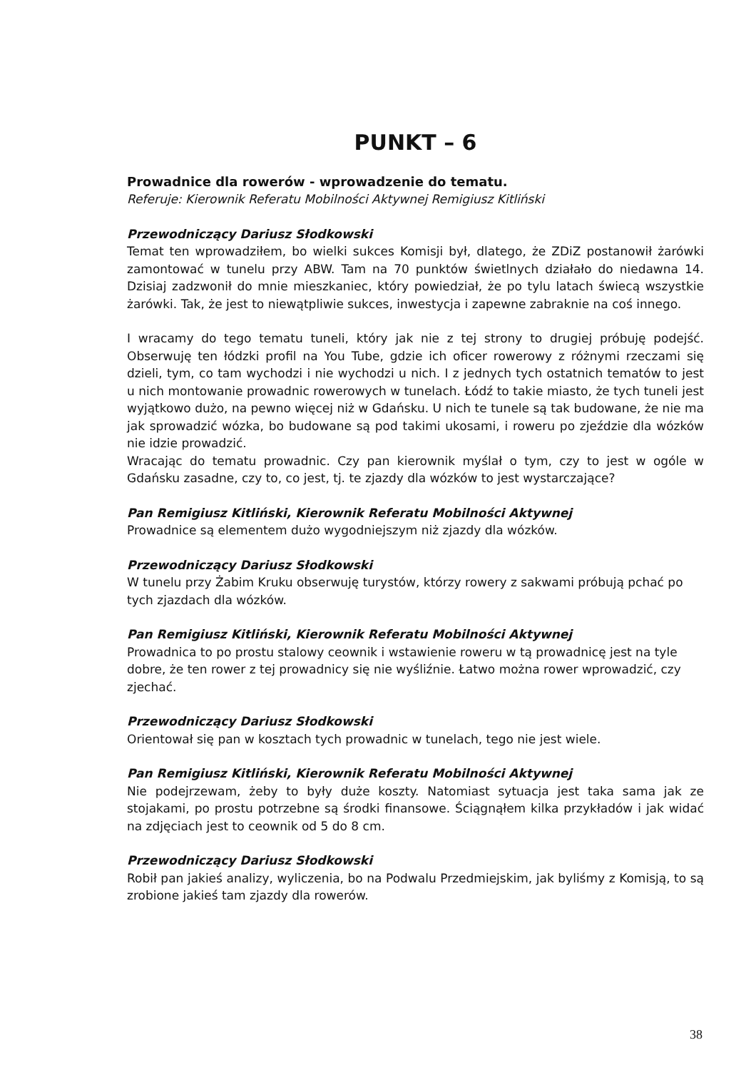PUNKT – 6
Prowadnice dla rowerów - wprowadzenie do tematu.
Referuje: Kierownik Referatu Mobilności Aktywnej Remigiusz Kitliński
Przewodniczący Dariusz Słodkowski
Temat ten wprowadziłem, bo wielki sukces Komisji był, dlatego, że ZDiZ postanowił żarówki zamontować w tunelu przy ABW. Tam na 70 punktów świetlnych działało do niedawna 14. Dzisiaj zadzwonił do mnie mieszkaniec, który powiedział, że po tylu latach świecą wszystkie żarówki. Tak, że jest to niewątpliwie sukces, inwestycja i zapewne zabraknie na coś innego.
I wracamy do tego tematu tuneli, który jak nie z tej strony to drugiej próbuję podejść. Obserwuję ten łódzki profil na You Tube, gdzie ich oficer rowerowy z różnymi rzeczami się dzieli, tym, co tam wychodzi i nie wychodzi u nich. I z jednych tych ostatnich tematów to jest u nich montowanie prowadnic rowerowych w tunelach. Łódź to takie miasto, że tych tuneli jest wyjątkowo dużo, na pewno więcej niż w Gdańsku. U nich te tunele są tak budowane, że nie ma jak sprowadzić wózka, bo budowane są pod takimi ukosami, i roweru po zjeździe dla wózków nie idzie prowadzić.
Wracając do tematu prowadnic. Czy pan kierownik myślał o tym, czy to jest w ogóle w Gdańsku zasadne, czy to, co jest, tj. te zjazdy dla wózków to jest wystarczające?
Pan Remigiusz Kitliński, Kierownik Referatu Mobilności Aktywnej
Prowadnice są elementem dużo wygodniejszym niż zjazdy dla wózków.
Przewodniczący Dariusz Słodkowski
W tunelu przy Żabim Kruku obserwuję turystów, którzy rowery z sakwami próbują pchać po tych zjazdach dla wózków.
Pan Remigiusz Kitliński, Kierownik Referatu Mobilności Aktywnej
Prowadnica to po prostu stalowy ceownik i wstawienie roweru w tą prowadnicę jest na tyle dobre, że ten rower z tej prowadnicy się nie wyśliźnie. Łatwo można rower wprowadzić, czy zjechać.
Przewodniczący Dariusz Słodkowski
Orientował się pan w kosztach tych prowadnic w tunelach, tego nie jest wiele.
Pan Remigiusz Kitliński, Kierownik Referatu Mobilności Aktywnej
Nie podejrzewam, żeby to były duże koszty. Natomiast sytuacja jest taka sama jak ze stojakami, po prostu potrzebne są środki finansowe. Ściągnąłem kilka przykładów i jak widać na zdjęciach jest to ceownik od 5 do 8 cm.
Przewodniczący Dariusz Słodkowski
Robił pan jakieś analizy, wyliczenia, bo na Podwalu Przedmiejskim, jak byliśmy z Komisją, to są zrobione jakieś tam zjazdy dla rowerów.
38